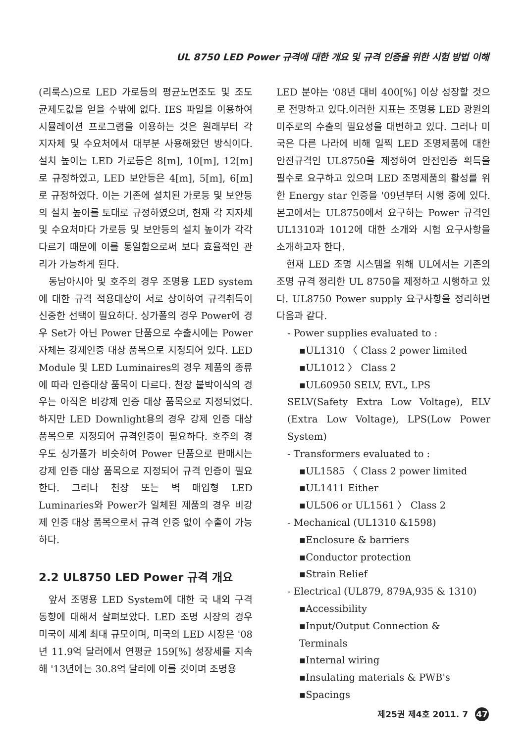UL 8750 LED Power 규격에 대한 개요 및 규격 인증을 위한 시험 방법 이해
(리룩스)으로 LED 가로등의 평균노면조도 및 조도 균제도값을 얻을 수밖에 없다. IES 파일을 이용하여 시뮬레이션 프로그램을 이용하는 것은 원래부터 각 지자체 및 수요처에서 대부분 사용해왔던 방식이다. 설치 높이는 LED 가로등은 8[m], 10[m], 12[m]로 규정하였고, LED 보안등은 4[m], 5[m], 6[m]로 규정하였다. 이는 기존에 설치된 가로등 및 보안등의 설치 높이를 토대로 규정하였으며, 현재 각 지자체 및 수요처마다 가로등 및 보안등의 설치 높이가 각각 다르기 때문에 이를 통일함으로써 보다 효율적인 관리가 가능하게 된다.
동남아시아 및 호주의 경우 조명용 LED system에 대한 규격 적용대상이 서로 상이하여 규격취득이 신중한 선택이 필요하다. 싱가폴의 경우 Power에 경우 Set가 아닌 Power 단품으로 수출시에는 Power 자체는 강제인증 대상 품목으로 지정되어 있다. LED Module 및 LED Luminaires의 경우 제품의 종류에 따라 인증대상 품목이 다르다. 천장 붙박이식의 경우는 아직은 비강제 인증 대상 품목으로 지정되었다. 하지만 LED Downlight용의 경우 강제 인증 대상 품목으로 지정되어 규격인증이 필요하다. 호주의 경우도 싱가폴가 비슷하여 Power 단품으로 판매시는 강제 인증 대상 품목으로 지정되어 규격 인증이 필요한다. 그러나 천장 또는 벽 매입형 LED Luminaries와 Power가 일체된 제품의 경우 비강제 인증 대상 품목으로서 규격 인증 없이 수출이 가능하다.
2.2 UL8750 LED Power 규격 개요
앞서 조명용 LED System에 대한 국 내외 구격 동향에 대해서 살펴보았다. LED 조명 시장의 경우 미국이 세계 최대 규모이며, 미국의 LED 시장은 '08년 11.9억 달러에서 연평균 159[%] 성장세를 지속해 '13년에는 30.8억 달러에 이를 것이며 조명용
LED 분야는 '08년 대비 400[%] 이상 성장할 것으로 전망하고 있다.이러한 지표는 조명용 LED 광원의 미주로의 수출의 필요성을 대변하고 있다. 그러나 미국은 다른 나라에 비해 일찍 LED 조명제품에 대한 안전규격인 UL8750을 제정하여 안전인증 획득을 필수로 요구하고 있으며 LED 조명제품의 활성를 위한 Energy star 인증을 '09년부터 시행 중에 있다. 본고에서는 UL8750에서 요구하는 Power 규격인 UL1310과 1012에 대한 소개와 시험 요구사항을 소개하고자 한다.
현재 LED 조명 시스템을 위해 UL에서는 기존의 조명 규격 정리한 UL 8750을 제정하고 시행하고 있다. UL8750 Power supply 요구사항을 정리하면 다음과 같다.
- Power supplies evaluated to :
▪UL1310 〈 Class 2 power limited
▪UL1012 〉 Class 2
▪UL60950 SELV, EVL, LPS
SELV(Safety Extra Low Voltage), ELV (Extra Low Voltage), LPS(Low Power System)
- Transformers evaluated to :
▪UL1585 〈 Class 2 power limited
▪UL1411 Either
▪UL506 or UL1561 〉 Class 2
- Mechanical (UL1310 &1598)
▪Enclosure & barriers
▪Conductor protection
▪Strain Relief
- Electrical (UL879, 879A,935 & 1310)
▪Accessibility
▪Input/Output Connection & Terminals
▪Internal wiring
▪Insulating materials & PWB's
▪Spacings
제25권 제4호 2011. 7 47